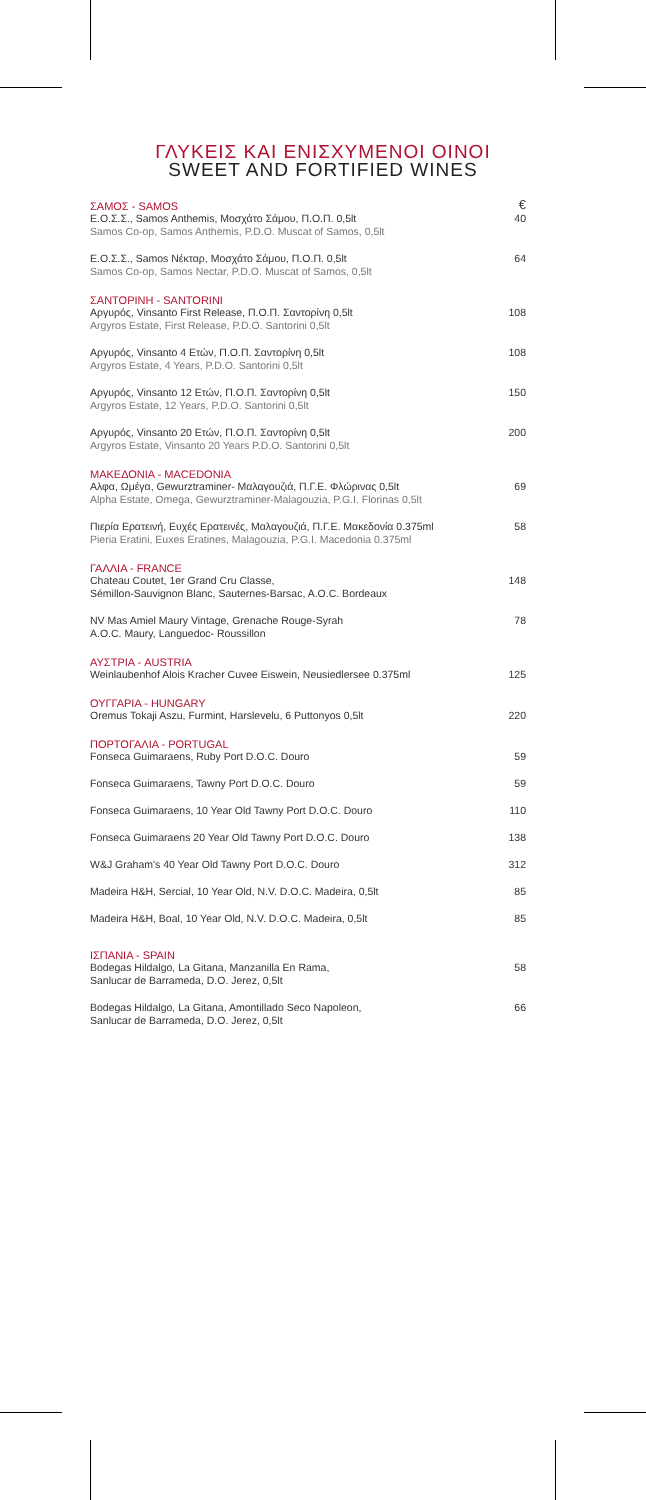ΓΛΥΚΕΙΣ ΚΑΙ ΕΝΙΣΧΥΜΕΝΟΙ ΟΙΝΟΙ
SWEET AND FORTIFIED WINES
| ΣΑΜΟΣ - SAMOS | € |
| Ε.Ο.Σ.Σ., Samos Anthemis, Μοσχάτο Σάμου, Π.Ο.Π. 0,5lt Samos Co-op, Samos Anthemis, P.D.O. Muscat of Samos, 0,5lt | 40 |
| Ε.Ο.Σ.Σ., Samos Νέκταρ, Μοσχάτο Σάμου, Π.Ο.Π. 0,5lt Samos Co-op, Samos Nectar, P.D.O. Muscat of Samos, 0,5lt | 64 |
| ΣΑΝΤΟΡΙΝΗ - SANTORINI | |
| Αργυρός, Vinsanto First Release, Π.Ο.Π. Σαντορίνη 0,5lt Argyros Estate, First Release, P.D.O. Santorini 0,5lt | 108 |
| Αργυρός, Vinsanto 4 Ετών, Π.Ο.Π. Σαντορίνη 0,5lt Argyros Estate, 4 Years, P.D.O. Santorini 0,5lt | 108 |
| Αργυρός, Vinsanto 12 Ετών, Π.Ο.Π. Σαντορίνη 0,5lt Argyros Estate, 12 Years, P.D.O. Santorini 0,5lt | 150 |
| Αργυρός, Vinsanto 20 Ετών, Π.Ο.Π. Σαντορίνη 0,5lt Argyros Estate, Vinsanto 20 Years P.D.O. Santorini 0,5lt | 200 |
| ΜΑΚΕΔΟΝΙΑ - MACEDONIA | |
| Αλφα, Ωμέγα, Gewurztraminer- Μαλαγουζιά, Π.Γ.Ε. Φλώρινας 0,5lt Alpha Estate, Omega, Gewurztraminer-Malagouzia, P.G.I. Florinas 0,5lt | 69 |
| Πιερία Ερατεινή, Ευχές Ερατεινές, Μαλαγουζιά, Π.Γ.Ε. Μακεδονία 0.375ml Pieria Eratini, Euxes Eratines, Malagouzia, P.G.I. Macedonia 0.375ml | 58 |
| ΓΑΛΛΙΑ - FRANCE | |
| Chateau Coutet, 1er Grand Cru Classe, Sémillon-Sauvignon Blanc, Sauternes-Barsac, A.O.C. Bordeaux | 148 |
| NV Mas Amiel Maury Vintage, Grenache Rouge-Syrah A.O.C. Maury, Languedoc- Roussillon | 78 |
| ΑΥΣΤΡΙΑ - AUSTRIA | |
| Weinlaubenhof Alois Kracher Cuvee Eiswein, Neusiedlersee 0.375ml | 125 |
| ΟΥΓΓΑΡΙΑ - HUNGARY | |
| Oremus Tokaji Aszu, Furmint, Harslevelu, 6 Puttonyos 0,5lt | 220 |
| ΠΟΡΤΟΓΑΛΙΑ - PORTUGAL | |
| Fonseca Guimaraens, Ruby Port D.O.C. Douro | 59 |
| Fonseca Guimaraens, Tawny Port D.O.C. Douro | 59 |
| Fonseca Guimaraens, 10 Year Old Tawny Port D.O.C. Douro | 110 |
| Fonseca Guimaraens 20 Year Old Tawny Port D.O.C. Douro | 138 |
| W&J Graham's 40 Year Old Tawny Port D.O.C. Douro | 312 |
| Madeira H&H, Sercial, 10 Year Old, N.V. D.O.C. Madeira, 0,5lt | 85 |
| Madeira H&H, Boal, 10 Year Old, N.V. D.O.C. Madeira, 0,5lt | 85 |
| ΙΣΠΑΝΙΑ - SPAIN | |
| Bodegas Hildalgo, La Gitana, Manzanilla En Rama, Sanlucar de Barrameda, D.O. Jerez, 0,5lt | 58 |
| Bodegas Hildalgo, La Gitana, Amontillado Seco Napoleon, Sanlucar de Barrameda, D.O. Jerez, 0,5lt | 66 |